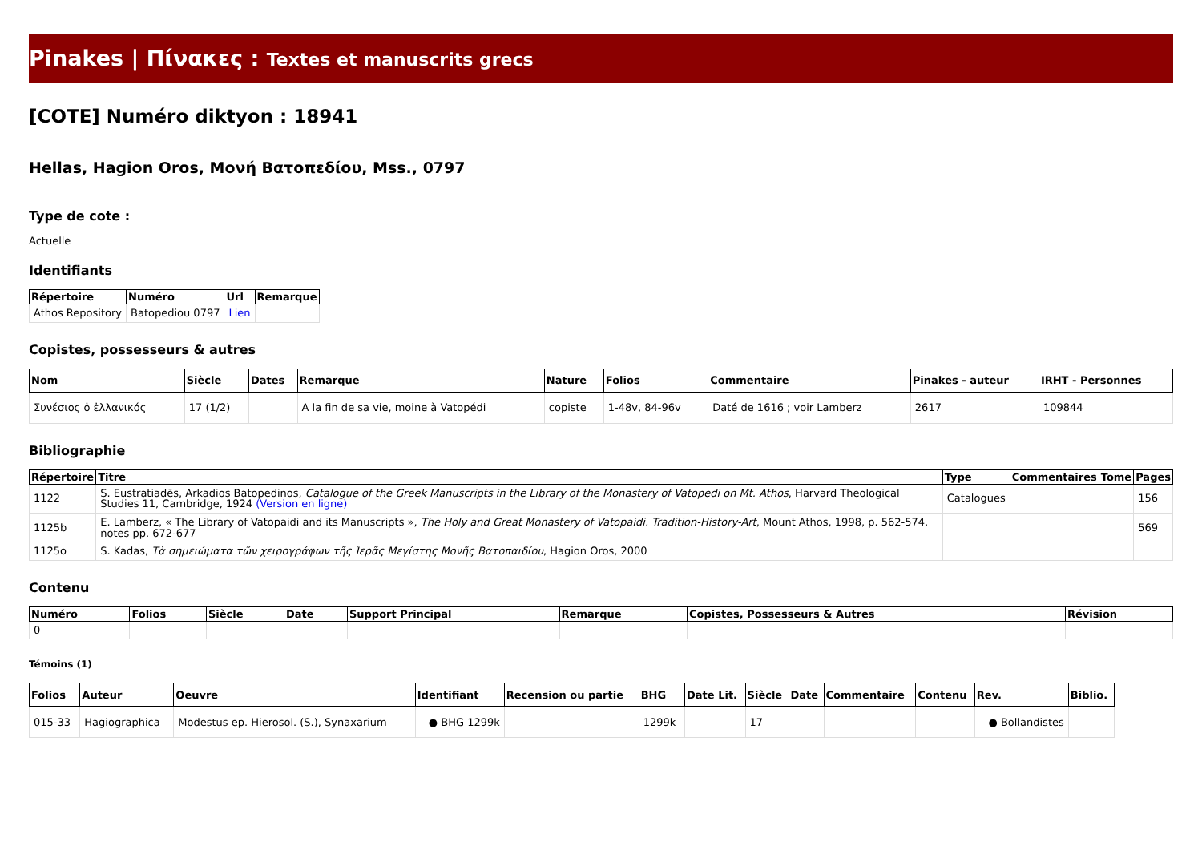Pinakes | Πίνακες : Textes et manuscrits grecs
[COTE] Numéro diktyon : 18941
Hellas, Hagion Oros, Μονή Βατοπεδίου, Mss., 0797
Type de cote :
Actuelle
Identifiants
| Répertoire | Numéro | Url | Remarque |
| --- | --- | --- | --- |
| Athos Repository | Batopediou 0797 | Lien | |
Copistes, possesseurs & autres
| Nom | Siècle | Dates | Remarque | Nature | Folios | Commentaire | Pinakes - auteur | IRHT - Personnes |
| --- | --- | --- | --- | --- | --- | --- | --- | --- |
| Συνέσιος ὁ ἐλλανικός | 17 (1/2) | | A la fin de sa vie, moine à Vatopédi | copiste | 1-48v, 84-96v | Daté de 1616 ; voir Lamberz | 2617 | 109844 |
Bibliographie
| Répertoire | Titre | Type | Commentaires | Tome | Pages |
| --- | --- | --- | --- | --- | --- |
| 1122 | S. Eustratiadēs, Arkadios Batopedinos, Catalogue of the Greek Manuscripts in the Library of the Monastery of Vatopedi on Mt. Athos , Harvard Theological Studies 11, Cambridge, 1924 (Version en ligne) | Catalogues | | | 156 |
| 1125b | E. Lamberz, « The Library of Vatopaidi and its Manuscripts », The Holy and Great Monastery of Vatopaidi. Tradition-History-Art , Mount Athos, 1998, p. 562-574, notes pp. 672-677 | | | | 569 |
| 1125o | S. Kadas, Τὰ σημειώματα τῶν χειρογράφων τῆς Ἱερᾶς Μεγίστης Μονῆς Βατοπαιδίου , Hagion Oros, 2000 | | | | |
Contenu
| Numéro | Folios | Siècle | Date | Support Principal | Remarque | Copistes, Possesseurs & Autres | Révision |
| --- | --- | --- | --- | --- | --- | --- | --- |
| 0 | | | | | | | |
Témoins (1)
| Folios | Auteur | Oeuvre | Identifiant | Recension ou partie | BHG | Date Lit. | Siècle | Date | Commentaire | Contenu | Rev. | Biblio. |
| --- | --- | --- | --- | --- | --- | --- | --- | --- | --- | --- | --- | --- |
| 015-33 | Hagiographica | Modestus ep. Hierosol. (S.), Synaxarium | ● BHG 1299k | | 1299k | | 17 | | | | ● Bollandistes | |